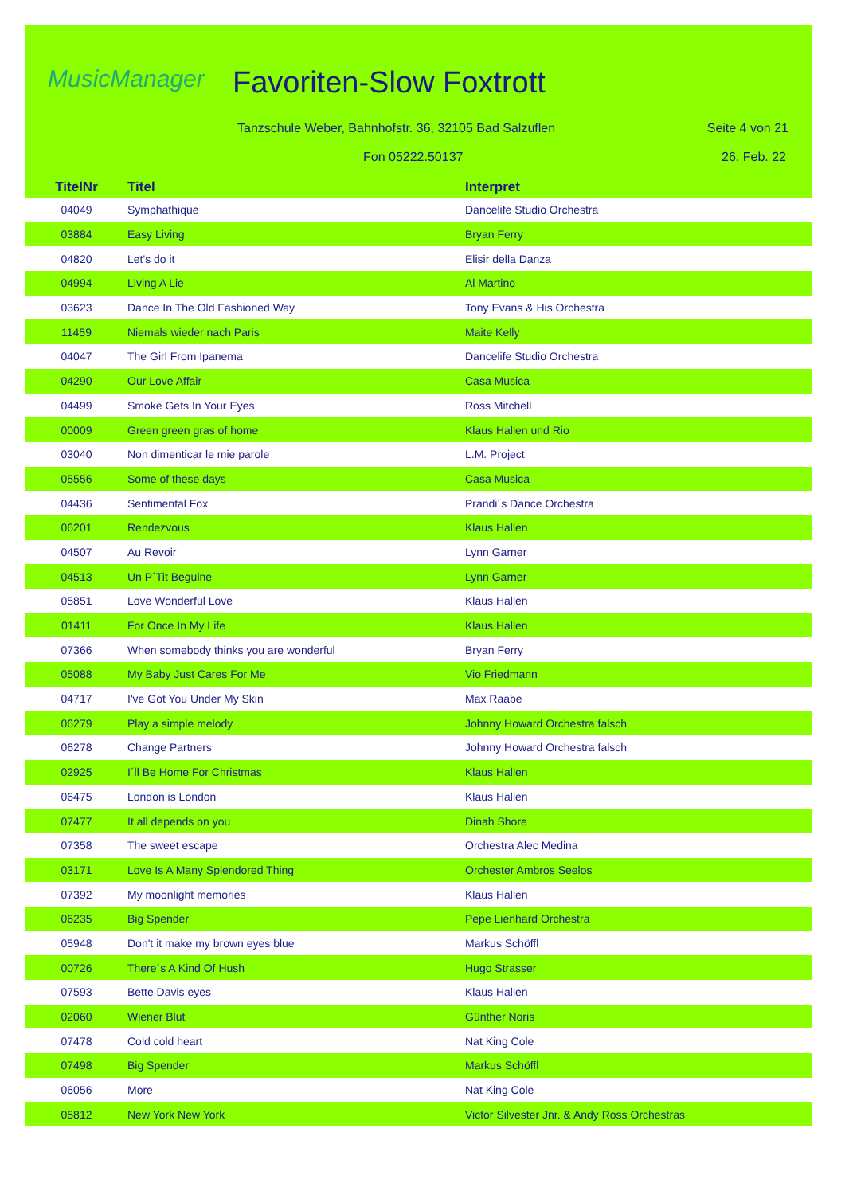MusicManager Favoriten-Slow Foxtrott
Tanzschule Weber, Bahnhofstr. 36, 32105 Bad Salzuflen
Seite 4 von 21
Fon 05222.50137 26. Feb. 22
| TitelNr | Titel | Interpret |
| --- | --- | --- |
| 04049 | Symphathique | Dancelife Studio Orchestra |
| 03884 | Easy Living | Bryan Ferry |
| 04820 | Let's do it | Elisir della Danza |
| 04994 | Living A Lie | Al Martino |
| 03623 | Dance In The Old Fashioned Way | Tony Evans & His Orchestra |
| 11459 | Niemals wieder nach Paris | Maite Kelly |
| 04047 | The Girl From Ipanema | Dancelife Studio Orchestra |
| 04290 | Our Love Affair | Casa Musica |
| 04499 | Smoke Gets In Your Eyes | Ross Mitchell |
| 00009 | Green green gras of home | Klaus Hallen und Rio |
| 03040 | Non dimenticar le mie parole | L.M. Project |
| 05556 | Some of these days | Casa Musica |
| 04436 | Sentimental Fox | Prandi´s Dance Orchestra |
| 06201 | Rendezvous | Klaus Hallen |
| 04507 | Au Revoir | Lynn Garner |
| 04513 | Un P´Tit Beguine | Lynn Garner |
| 05851 | Love Wonderful Love | Klaus Hallen |
| 01411 | For Once In My Life | Klaus Hallen |
| 07366 | When somebody thinks you are wonderful | Bryan Ferry |
| 05088 | My Baby Just Cares For Me | Vio Friedmann |
| 04717 | I've Got You Under My Skin | Max Raabe |
| 06279 | Play a simple melody | Johnny Howard Orchestra falsch |
| 06278 | Change Partners | Johnny Howard Orchestra falsch |
| 02925 | I´ll Be Home For Christmas | Klaus Hallen |
| 06475 | London is London | Klaus Hallen |
| 07477 | It all depends on you | Dinah Shore |
| 07358 | The sweet escape | Orchestra Alec Medina |
| 03171 | Love Is A Many Splendored Thing | Orchester Ambros Seelos |
| 07392 | My moonlight memories | Klaus Hallen |
| 06235 | Big Spender | Pepe Lienhard Orchestra |
| 05948 | Don't it make my brown eyes blue | Markus Schöffl |
| 00726 | There´s A Kind Of Hush | Hugo Strasser |
| 07593 | Bette Davis eyes | Klaus Hallen |
| 02060 | Wiener Blut | Günther Noris |
| 07478 | Cold cold heart | Nat King Cole |
| 07498 | Big Spender | Markus Schöffl |
| 06056 | More | Nat King Cole |
| 05812 | New York New York | Victor Silvester Jnr. & Andy Ross Orchestras |